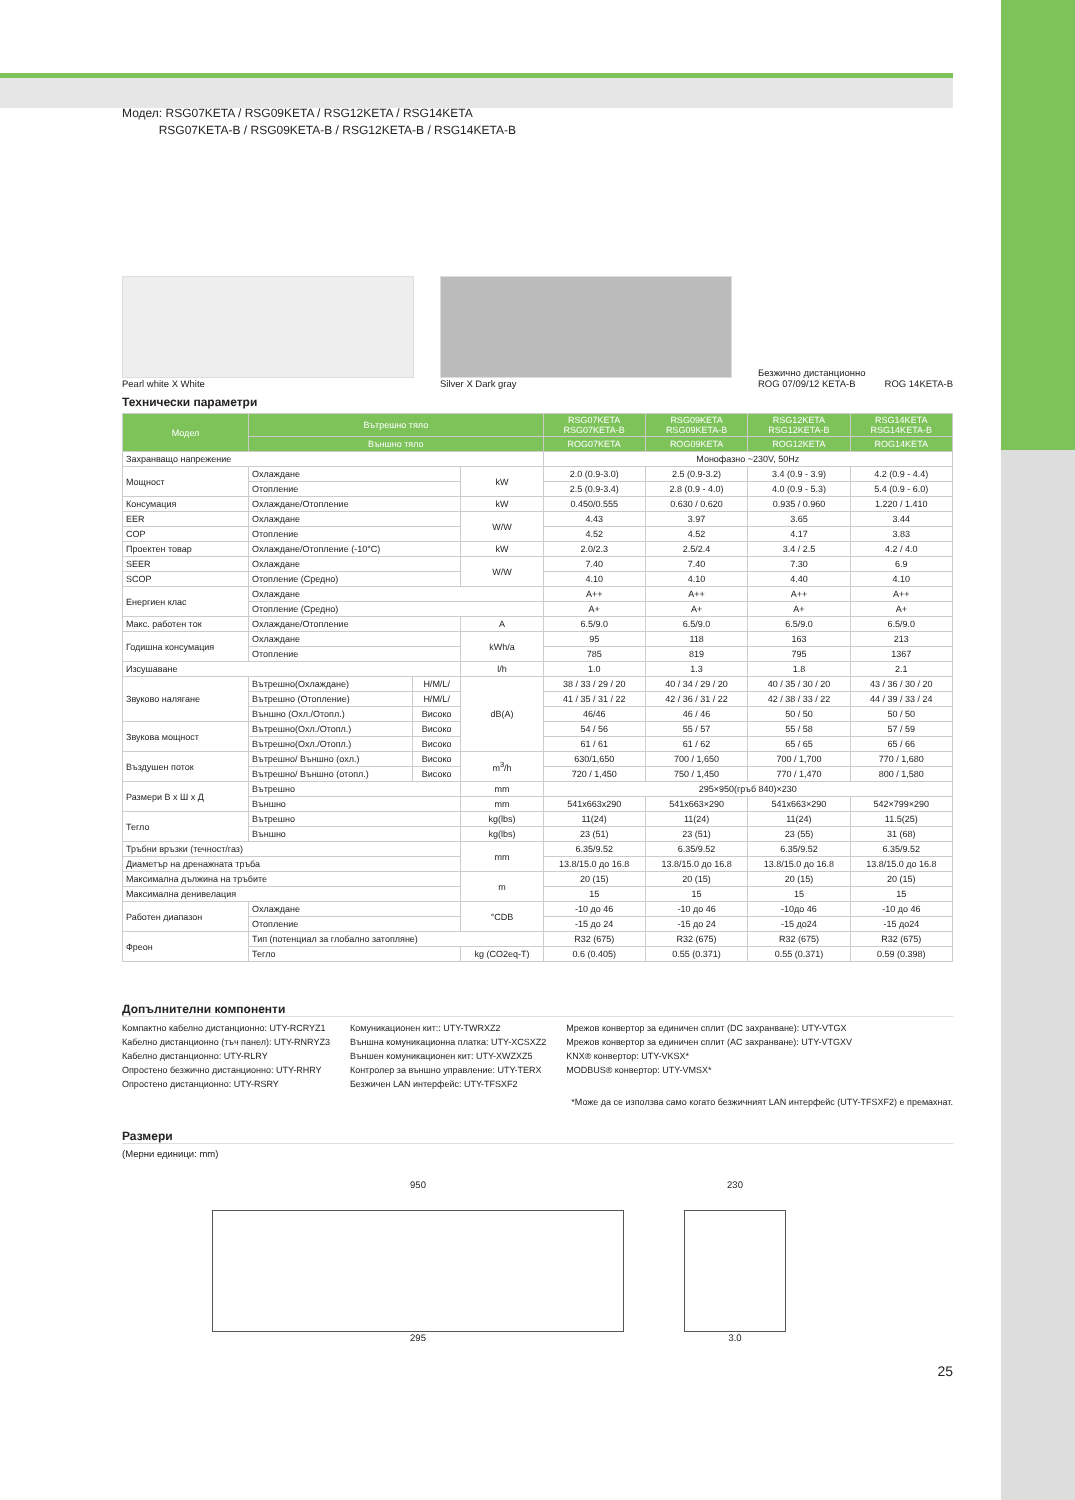Модел: RSG07KETA / RSG09KETA / RSG12KETA / RSG14KETA
RSG07KETA-B / RSG09KETA-B / RSG12KETA-B / RSG14KETA-B
Pearl white X White
Silver X Dark gray
Безжично дистанционно
ROG 07/09/12 KETA-B ROG 14KETA-B
Технически параметри
| Модел | Вътрешно тяло | | | RSG07KETA RSG07KETA-B | RSG09KETA RSG09KETA-B | RSG12KETA RSG12KETA-B | RSG14KETA RSG14KETA-B |
| --- | --- | --- | --- | --- | --- | --- | --- |
| | Външно тяло | | | ROG07KETA | ROG09KETA | ROG12KETA | ROG14KETA |
| Захранващо напрежение | | | | Монофазно ~230V, 50Hz | | | |
| Мощност | Охлаждане | | kW | 2.0 (0.9-3.0) | 2.5 (0.9-3.2) | 3.4 (0.9 - 3.9) | 4.2 (0.9 - 4.4) |
| | Отопление | | | 2.5 (0.9-3.4) | 2.8 (0.9 - 4.0) | 4.0 (0.9 - 5.3) | 5.4 (0.9 - 6.0) |
| Консумация | Охлаждане/Отопление | | kW | 0.450/0.555 | 0.630 / 0.620 | 0.935 / 0.960 | 1.220 / 1.410 |
| EER | Охлаждане | | W/W | 4.43 | 3.97 | 3.65 | 3.44 |
| COP | Отопление | | | 4.52 | 4.52 | 4.17 | 3.83 |
| Проектен товар | Охлаждане/Отопление (-10°C) | | kW | 2.0/2.3 | 2.5/2.4 | 3.4 / 2.5 | 4.2 / 4.0 |
| SEER | Охлаждане | | W/W | 7.40 | 7.40 | 7.30 | 6.9 |
| SCOP | Отопление (Средно) | | | 4.10 | 4.10 | 4.40 | 4.10 |
| Енергиен клас | Охлаждане | | | A++ | A++ | A++ | A++ |
| | Отопление (Средно) | | | A+ | A+ | A+ | A+ |
| Макс. работен ток | Охлаждане/Отопление | | A | 6.5/9.0 | 6.5/9.0 | 6.5/9.0 | 6.5/9.0 |
| Годишна консумация | Охлаждане | | kWh/a | 95 | 118 | 163 | 213 |
| | Отопление | | | 785 | 819 | 795 | 1367 |
| Изсушаване | | | l/h | 1.0 | 1.3 | 1.8 | 2.1 |
| Звуково налягане | Вътрешно(Охлаждане) | H/M/L/ | dB(A) | 38 / 33 / 29 / 20 | 40 / 34 / 29 / 20 | 40 / 35 / 30 / 20 | 43 / 36 / 30 / 20 |
| | Вътрешно (Отопление) | H/M/L/ | | 41 / 35 / 31 / 22 | 42 / 36 / 31 / 22 | 42 / 38 / 33 / 22 | 44 / 39 / 33 / 24 |
| | Външно (Охл./Отопл.) | Високо | | 46/46 | 46 / 46 | 50 / 50 | 50 / 50 |
| Звукова мощност | Вътрешно(Охл./Отопл.) | Високо | | 54 / 56 | 55 / 57 | 55 / 58 | 57 / 59 |
| | Вътрешно(Охл./Отопл.) | Високо | | 61 / 61 | 61 / 62 | 65 / 65 | 65 / 66 |
| Въздушен поток | Вътрешно/ Външно (охл.) | Високо | m<sup>3</sup>/h | 630/1,650 | 700 / 1,650 | 700 / 1,700 | 770 / 1,680 |
| | Вътрешно/ Външно (отопл.) | Високо | | 720 / 1,450 | 750 / 1,450 | 770 / 1,470 | 800 / 1,580 |
| Размери В x Ш x Д | Вътрешно | | mm | 295×950(гръб 840)×230 | | | |
| | Външно | | mm | 541x663x290 | 541x663×290 | 541x663×290 | 542×799×290 |
| Тегло | Вътрешно | | kg(lbs) | 11(24) | 11(24) | 11(24) | 11.5(25) |
| | Външно | | kg(lbs) | 23 (51) | 23 (51) | 23 (55) | 31 (68) |
| Тръбни връзки (течност/газ) | | | mm | 6.35/9.52 | 6.35/9.52 | 6.35/9.52 | 6.35/9.52 |
| Диаметър на дренажната тръба | | | | 13.8/15.0 до 16.8 | 13.8/15.0 до 16.8 | 13.8/15.0 до 16.8 | 13.8/15.0 до 16.8 |
| Максимална дължина на тръбите | | | m | 20 (15) | 20 (15) | 20 (15) | 20 (15) |
| Максимална денивелация | | | | 15 | 15 | 15 | 15 |
| Работен диапазон | Охлаждане | | °CDB | -10 до 46 | -10 до 46 | -10до 46 | -10 до 46 |
| | Отопление | | | -15 до 24 | -15 до 24 | -15 до24 | -15 до24 |
| Фреон | Тип (потенциал за глобално затопляне) | | | R32 (675) | R32 (675) | R32 (675) | R32 (675) |
| | Тегло | | kg (CO2eq-T) | 0.6 (0.405) | 0.55 (0.371) | 0.55 (0.371) | 0.59 (0.398) |
Допълнителни компоненти
Компактно кабелно дистанционно: UTY-RCRYZ1
Кабелно дистанционно (тъч панел): UTY-RNRYZ3
Кабелно дистанционно: UTY-RLRY
Опростено безжично дистанционно: UTY-RHRY
Опростено дистанционно: UTY-RSRY
Комуникационен кит:: UTY-TWRXZ2
Външна комуникационна платка: UTY-XCSXZ2
Външен комуникационен кит: UTY-XWZXZ5
Контролер за външно управление: UTY-TERX
Безжичен LAN интерфейс: UTY-TFSXF2
Мрежов конвертор за единичен сплит (DC захранване): UTY-VTGX
Мрежов конвертор за единичен сплит (AC захранване): UTY-VTGXV
KNX® конвертор: UTY-VKSX*
MODBUS® конвертор: UTY-VMSX*
*Може да се използва само когато безжичният LAN интерфейс (UTY-TFSXF2) е премахнат.
Размери
(Мерни единици: mm)
950
295
230
3.0
25